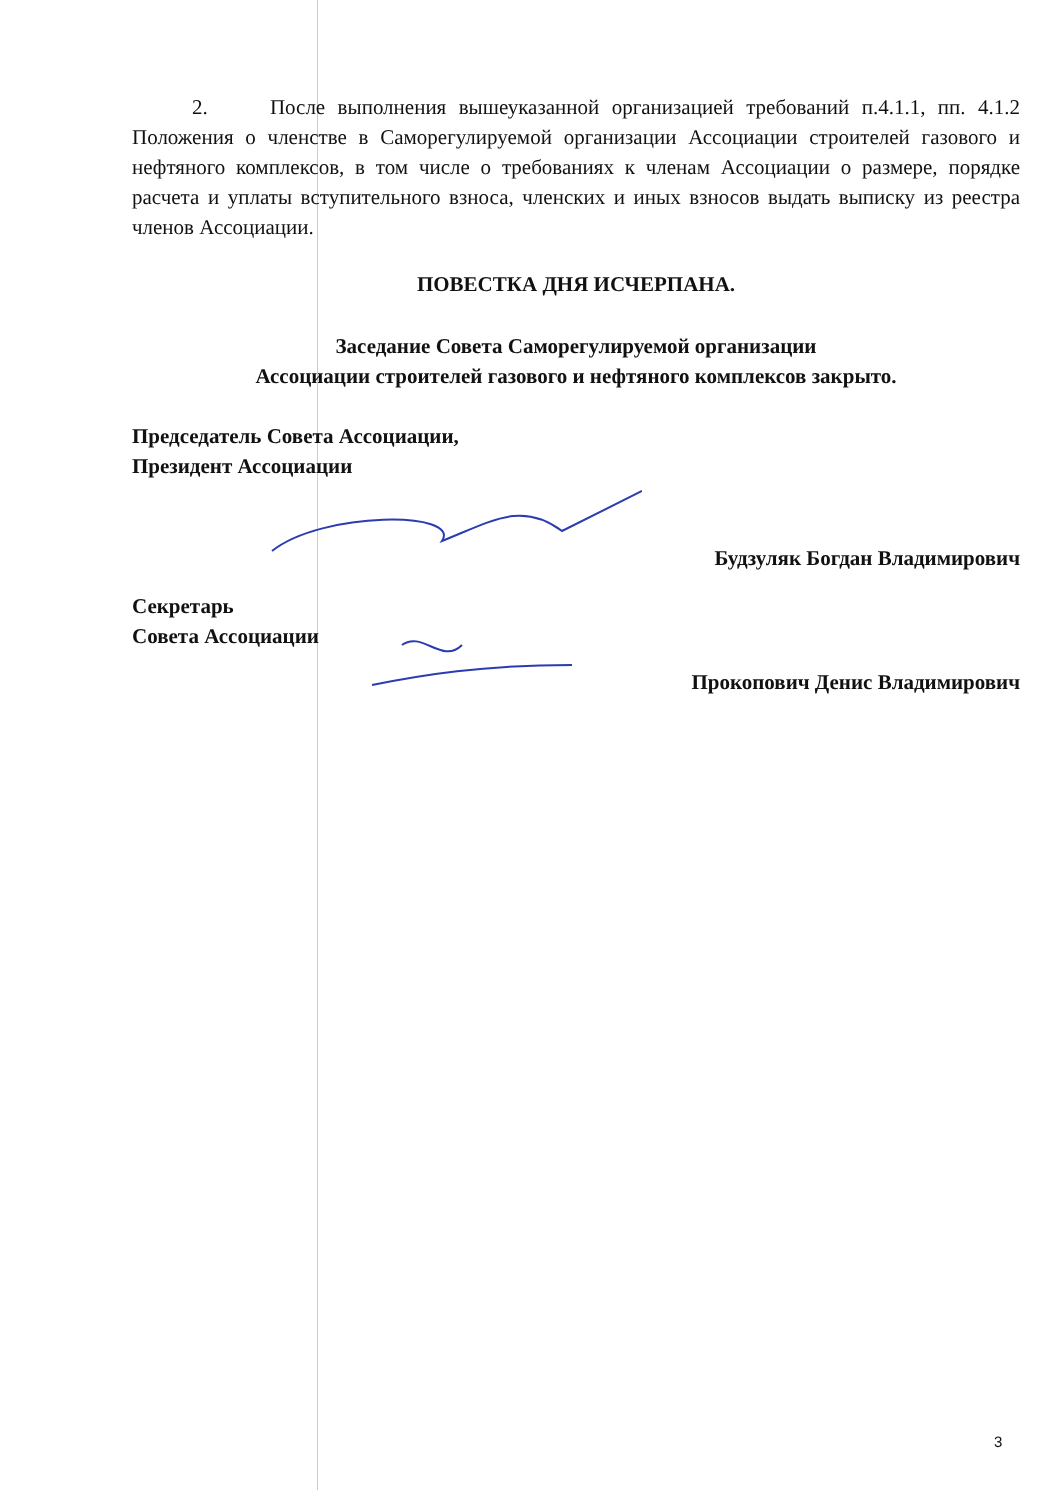2. После выполнения вышеуказанной организацией требований п.4.1.1, пп. 4.1.2 Положения о членстве в Саморегулируемой организации Ассоциации строителей газового и нефтяного комплексов, в том числе о требованиях к членам Ассоциации о размере, порядке расчета и уплаты вступительного взноса, членских и иных взносов выдать выписку из реестра членов Ассоциации.
ПОВЕСТКА ДНЯ ИСЧЕРПАНА.
Заседание Совета Саморегулируемой организации
Ассоциации строителей газового и нефтяного комплексов закрыто.
Председатель Совета Ассоциации,
Президент Ассоциации
Будзуляк Богдан Владимирович
Секретарь
Совета Ассоциации
Прокопович Денис Владимирович
3